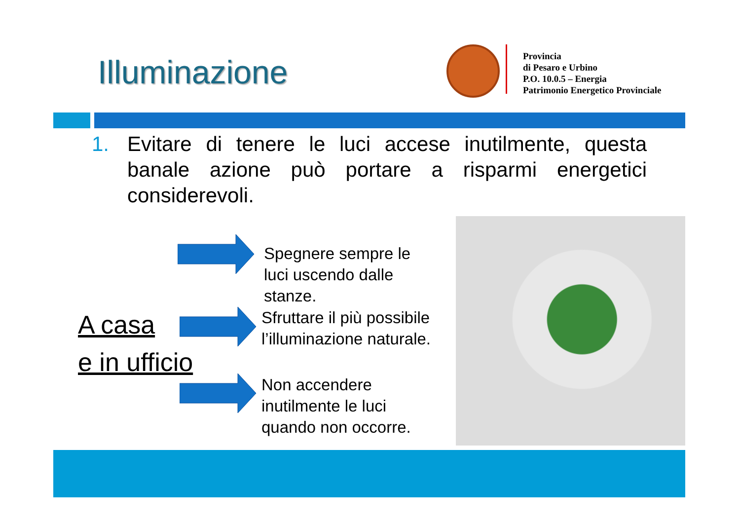Illuminazione
Provincia
di Pesaro e Urbino
P.O. 10.0.5 – Energia
Patrimonio Energetico Provinciale
1. Evitare di tenere le luci accese inutilmente, questa banale azione può portare a risparmi energetici considerevoli.
A casa
e in ufficio
Spegnere sempre le
luci uscendo dalle
stanze.
Sfruttare il più possibile
l’illuminazione naturale.
Non accendere
inutilmente le luci
quando non occorre.